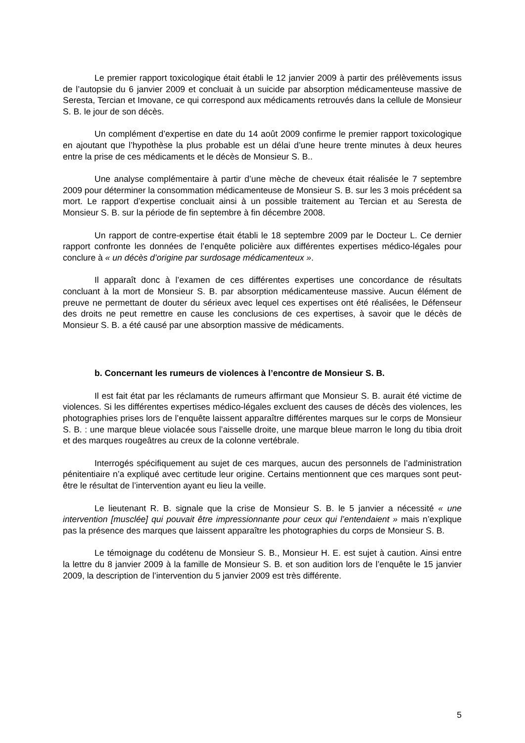Le premier rapport toxicologique était établi le 12 janvier 2009 à partir des prélèvements issus de l’autopsie du 6 janvier 2009 et concluait à un suicide par absorption médicamenteuse massive de Seresta, Tercian et Imovane, ce qui correspond aux médicaments retrouvés dans la cellule de Monsieur S. B. le jour de son décès.
Un complément d’expertise en date du 14 août 2009 confirme le premier rapport toxicologique en ajoutant que l’hypothèse la plus probable est un délai d’une heure trente minutes à deux heures entre la prise de ces médicaments et le décès de Monsieur S. B..
Une analyse complémentaire à partir d’une mèche de cheveux était réalisée le 7 septembre 2009 pour déterminer la consommation médicamenteuse de Monsieur S. B. sur les 3 mois précédent sa mort. Le rapport d’expertise concluait ainsi à un possible traitement au Tercian et au Seresta de Monsieur S. B. sur la période de fin septembre à fin décembre 2008.
Un rapport de contre-expertise était établi le 18 septembre 2009 par le Docteur L. Ce dernier rapport confronte les données de l’enquête policière aux différentes expertises médico-légales pour conclure à « un décès d’origine par surdosage médicamenteux ».
Il apparaît donc à l’examen de ces différentes expertises une concordance de résultats concluant à la mort de Monsieur S. B. par absorption médicamenteuse massive. Aucun élément de preuve ne permettant de douter du sérieux avec lequel ces expertises ont été réalisées, le Défenseur des droits ne peut remettre en cause les conclusions de ces expertises, à savoir que le décès de Monsieur S. B. a été causé par une absorption massive de médicaments.
b. Concernant les rumeurs de violences à l’encontre de Monsieur S. B.
Il est fait état par les réclamants de rumeurs affirmant que Monsieur S. B. aurait été victime de violences. Si les différentes expertises médico-légales excluent des causes de décès des violences, les photographies prises lors de l’enquête laissent apparaître différentes marques sur le corps de Monsieur S. B. : une marque bleue violacée sous l’aisselle droite, une marque bleue marron le long du tibia droit et des marques rougeâtres au creux de la colonne vertébrale.
Interrogés spécifiquement au sujet de ces marques, aucun des personnels de l’administration pénitentiaire n’a expliqué avec certitude leur origine. Certains mentionnent que ces marques sont peut-être le résultat de l’intervention ayant eu lieu la veille.
Le lieutenant R. B. signale que la crise de Monsieur S. B. le 5 janvier a nécessité « une intervention [musclée] qui pouvait être impressionnante pour ceux qui l’entendaient » mais n’explique pas la présence des marques que laissent apparaître les photographies du corps de Monsieur S. B.
Le témoignage du codétenu de Monsieur S. B., Monsieur H. E. est sujet à caution. Ainsi entre la lettre du 8 janvier 2009 à la famille de Monsieur S. B. et son audition lors de l’enquête le 15 janvier 2009, la description de l’intervention du 5 janvier 2009 est très différente.
5